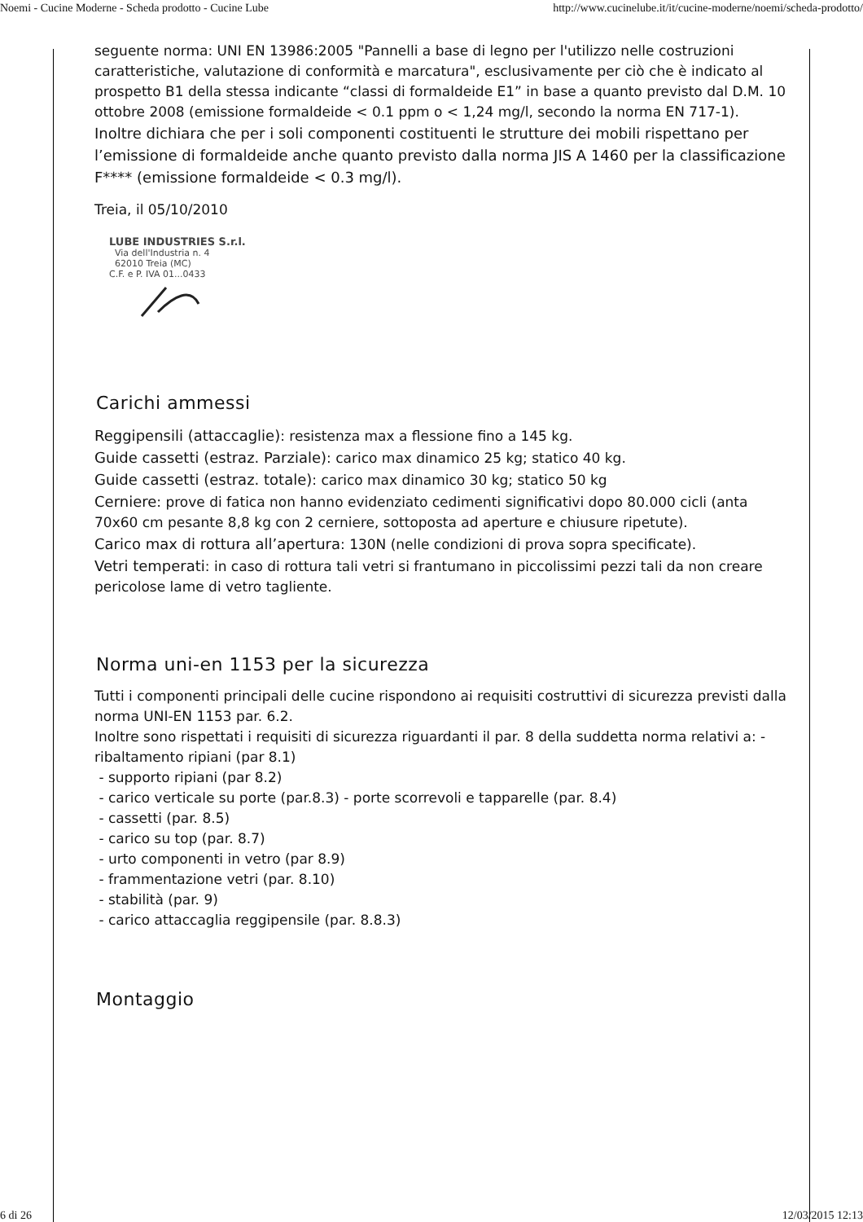Noemi - Cucine Moderne - Scheda prodotto - Cucine Lube http://www.cucinelube.it/it/cucine-moderne/noemi/scheda-prodotto/
seguente norma: UNI EN 13986:2005 "Pannelli a base di legno per l'utilizzo nelle costruzioni caratteristiche, valutazione di conformità e marcatura", esclusivamente per ciò che è indicato al prospetto B1 della stessa indicante “classi di formaldeide E1” in base a quanto previsto dal D.M. 10 ottobre 2008 (emissione formaldeide < 0.1 ppm o < 1,24 mg/l, secondo la norma EN 717-1).
Inoltre dichiara che per i soli componenti costituenti le strutture dei mobili rispettano per l’emissione di formaldeide anche quanto previsto dalla norma JIS A 1460 per la classificazione F**** (emissione formaldeide < 0.3 mg/l).
Treia, il 05/10/2010
LUBE INDUSTRIES S.r.l.
Via dell'Industria n. 4
62010 Treia (MC)
C.F. e P. IVA 01...0433
Carichi ammessi
Reggipensili (attaccaglie): resistenza max a flessione fino a 145 kg.
Guide cassetti (estraz. Parziale): carico max dinamico 25 kg; statico 40 kg.
Guide cassetti (estraz. totale): carico max dinamico 30 kg; statico 50 kg
Cerniere: prove di fatica non hanno evidenziato cedimenti significativi dopo 80.000 cicli (anta 70x60 cm pesante 8,8 kg con 2 cerniere, sottoposta ad aperture e chiusure ripetute).
Carico max di rottura all’apertura: 130N (nelle condizioni di prova sopra specificate).
Vetri temperati: in caso di rottura tali vetri si frantumano in piccolissimi pezzi tali da non creare pericolose lame di vetro tagliente.
Norma uni-en 1153 per la sicurezza
Tutti i componenti principali delle cucine rispondono ai requisiti costruttivi di sicurezza previsti dalla norma UNI-EN 1153 par. 6.2.
Inoltre sono rispettati i requisiti di sicurezza riguardanti il par. 8 della suddetta norma relativi a: - ribaltamento ripiani (par 8.1)
- supporto ripiani (par 8.2)
- carico verticale su porte (par.8.3) - porte scorrevoli e tapparelle (par. 8.4)
- cassetti (par. 8.5)
- carico su top (par. 8.7)
- urto componenti in vetro (par 8.9)
- frammentazione vetri (par. 8.10)
- stabilità (par. 9)
- carico attaccaglia reggipensile (par. 8.8.3)
Montaggio
6 di 26 12/03/2015 12:13